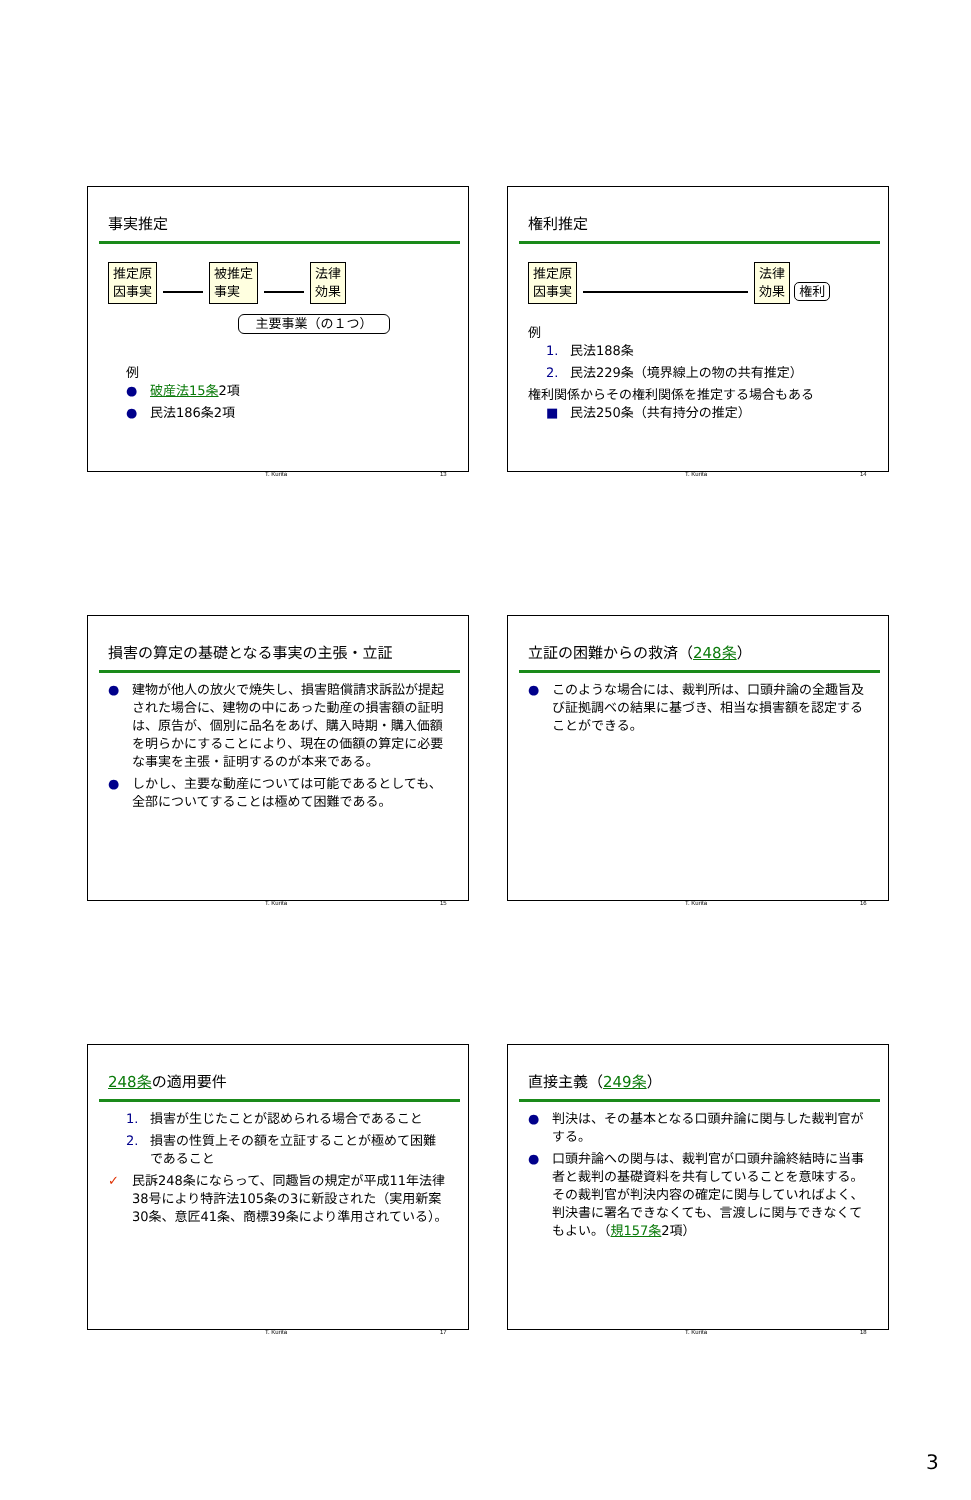事実推定
推定原
因事実 被推定
事実 法律
効果
主要事業（の１つ）
例
● 破産法15条2項
● 民法186条2項
T. Kurita 13
権利推定
推定原
因事実 法律
効果 権利
例
1. 民法188条
2. 民法229条（境界線上の物の共有推定）
権利関係からその権利関係を推定する場合もある
■ 民法250条（共有持分の推定）
T. Kurita 14
損害の算定の基礎となる事実の主張・立証
● 建物が他人の放火で焼失し、損害賠償請求訴訟が提起された場合に、建物の中にあった動産の損害額の証明は、原告が、個別に品名をあげ、購入時期・購入価額を明らかにすることにより、現在の価額の算定に必要な事実を主張・証明するのが本来である。
● しかし、主要な動産については可能であるとしても、全部についてすることは極めて困難である。
T. Kurita 15
立証の困難からの救済（248条）
● このような場合には、裁判所は、口頭弁論の全趣旨及び証拠調べの結果に基づき、相当な損害額を認定することができる。
T. Kurita 16
248条の適用要件
1. 損害が生じたことが認められる場合であること
2. 損害の性質上その額を立証することが極めて困難であること
✓ 民訴248条にならって、同趣旨の規定が平成11年法律38号により特許法105条の3に新設された（実用新案30条、意匠41条、商標39条により準用されている）。
T. Kurita 17
直接主義（249条）
● 判決は、その基本となる口頭弁論に関与した裁判官がする。
● 口頭弁論への関与は、裁判官が口頭弁論終結時に当事者と裁判の基礎資料を共有していることを意味する。その裁判官が判決内容の確定に関与していればよく、判決書に署名できなくても、言渡しに関与できなくてもよい。（規157条2項）
T. Kurita 18
3